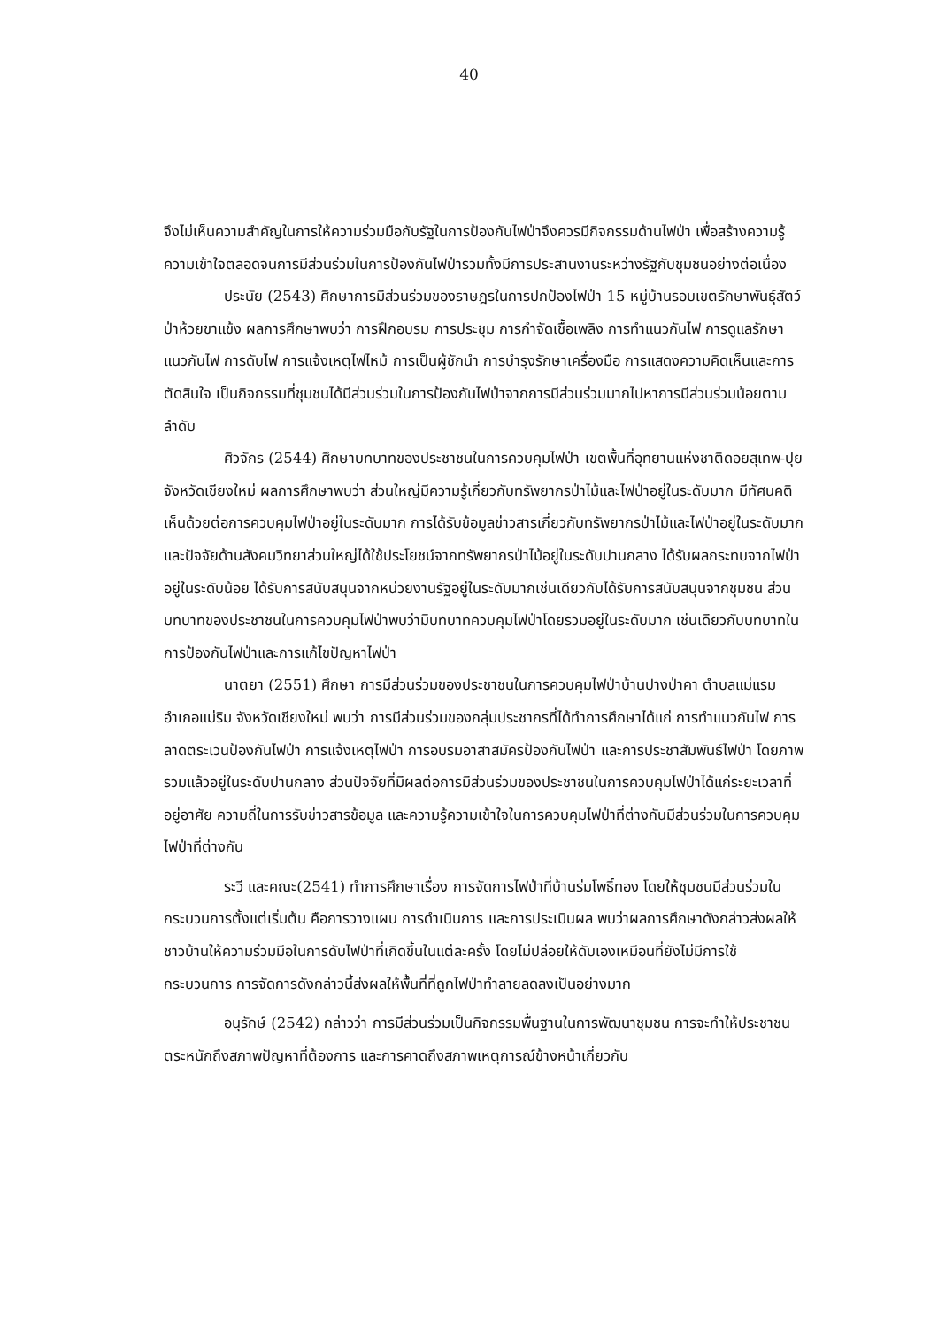40
จึงไม่เห็นความสำคัญในการให้ความร่วมมือกับรัฐในการป้องกันไฟป่าจึงควรมีกิจกรรมด้านไฟป่า เพื่อสร้างความรู้ความเข้าใจตลอดจนการมีส่วนร่วมในการป้องกันไฟป่ารวมทั้งมีการประสานงานระหว่างรัฐกับชุมชนอย่างต่อเนื่อง
ประนัย (2543) ศึกษาการมีส่วนร่วมของราษฎรในการปกป้องไฟป่า 15 หมู่บ้านรอบเขตรักษาพันธุ์สัตว์ป่าห้วยขาแข้ง ผลการศึกษาพบว่า การฝึกอบรม การประชุม การกำจัดเชื้อเพลิง การทำแนวกันไฟ การดูแลรักษาแนวกันไฟ การดับไฟ การแจ้งเหตุไฟไหม้ การเป็นผู้ชักนำ การบำรุงรักษาเครื่องมือ การแสดงความคิดเห็นและการตัดสินใจ เป็นกิจกรรมที่ชุมชนได้มีส่วนร่วมในการป้องกันไฟป่าจากการมีส่วนร่วมมากไปหาการมีส่วนร่วมน้อยตามลำดับ
ศิวจักร (2544) ศึกษาบทบาทของประชาชนในการควบคุมไฟป่า เขตพื้นที่อุทยานแห่งชาติดอยสุเทพ-ปุย จังหวัดเชียงใหม่ ผลการศึกษาพบว่า ส่วนใหญ่มีความรู้เกี่ยวกับทรัพยากรป่าไม้และไฟป่าอยู่ในระดับมาก มีทัศนคติเห็นด้วยต่อการควบคุมไฟป่าอยู่ในระดับมาก การได้รับข้อมูลข่าวสารเกี่ยวกับทรัพยากรป่าไม้และไฟป่าอยู่ในระดับมาก และปัจจัยด้านสังคมวิทยาส่วนใหญ่ได้ใช้ประโยชน์จากทรัพยากรป่าไม้อยู่ในระดับปานกลาง ได้รับผลกระทบจากไฟป่าอยู่ในระดับน้อย ได้รับการสนับสนุนจากหน่วยงานรัฐอยู่ในระดับมากเช่นเดียวกับได้รับการสนับสนุนจากชุมชน ส่วนบทบาทของประชาชนในการควบคุมไฟป่าพบว่ามีบทบาทควบคุมไฟป่าโดยรวมอยู่ในระดับมาก เช่นเดียวกับบทบาทในการป้องกันไฟป่าและการแก้ไขปัญหาไฟป่า
นาตยา (2551) ศึกษา การมีส่วนร่วมของประชาชนในการควบคุมไฟป่าบ้านปางป่าคา ตำบลแม่แรม อำเภอแม่ริม จังหวัดเชียงใหม่ พบว่า การมีส่วนร่วมของกลุ่มประชากรที่ได้ทำการศึกษาได้แก่ การทำแนวกันไฟ การลาดตระเวนป้องกันไฟป่า การแจ้งเหตุไฟป่า การอบรมอาสาสมัครป้องกันไฟป่า และการประชาสัมพันธ์ไฟป่า โดยภาพรวมแล้วอยู่ในระดับปานกลาง ส่วนปัจจัยที่มีผลต่อการมีส่วนร่วมของประชาชนในการควบคุมไฟป่าได้แก่ระยะเวลาที่อยู่อาศัย ความถี่ในการรับข่าวสารข้อมูล และความรู้ความเข้าใจในการควบคุมไฟป่าที่ต่างกันมีส่วนร่วมในการควบคุมไฟป่าที่ต่างกัน
ระวี และคณะ(2541) ทำการศึกษาเรื่อง การจัดการไฟป่าที่บ้านร่มโพธิ์ทอง โดยให้ชุมชนมีส่วนร่วมในกระบวนการตั้งแต่เริ่มต้น คือการวางแผน การดำเนินการ และการประเมินผล พบว่าผลการศึกษาดังกล่าวส่งผลให้ชาวบ้านให้ความร่วมมือในการดับไฟป่าที่เกิดขึ้นในแต่ละครั้ง โดยไม่ปล่อยให้ดับเองเหมือนที่ยังไม่มีการใช้กระบวนการ การจัดการดังกล่าวนี้ส่งผลให้พื้นที่ที่ถูกไฟป่าทำลายลดลงเป็นอย่างมาก
อนุรักษ์ (2542) กล่าวว่า การมีส่วนร่วมเป็นกิจกรรมพื้นฐานในการพัฒนาชุมชน การจะทำให้ประชาชนตระหนักถึงสภาพปัญหาที่ต้องการ และการคาดถึงสภาพเหตุการณ์ข้างหน้าเกี่ยวกับ